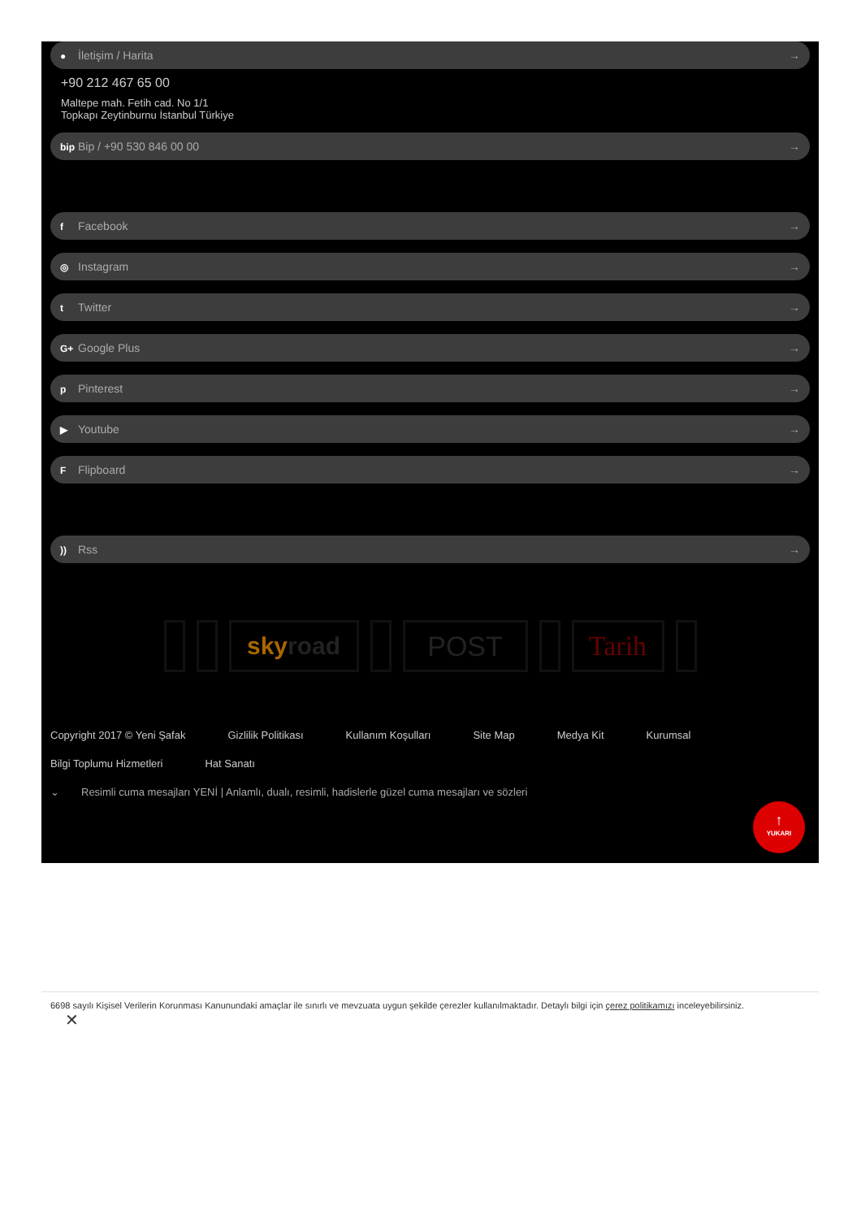● İletişim / Harita →
+90 212 467 65 00
Maltepe mah. Fetih cad. No 1/1
Topkapı Zeytinburnu İstanbul Türkiye
bip Bip / +90 530 846 00 00 →
f Facebook →
◎ Instagram →
t Twitter →
G+ Google Plus →
p Pinterest →
▶ Youtube →
F Flipboard →
)) Rss →
skyroad POST Tarih
Copyright 2017 © Yeni Şafak Gizlilik Politikası Kullanım Koşulları Site Map Medya Kit Kurumsal Bilgi Toplumu Hizmetleri Hat Sanatı
⌄ Resimli cuma mesajları YENİ | Anlamlı, dualı, resimli, hadislerle güzel cuma mesajları ve sözleri
↑
YUKARI
6698 sayılı Kişisel Verilerin Korunması Kanunundaki amaçlar ile sınırlı ve mevzuata uygun şekilde çerezler kullanılmaktadır. Detaylı bilgi için çerez politikamızı inceleyebilirsiniz.
✕